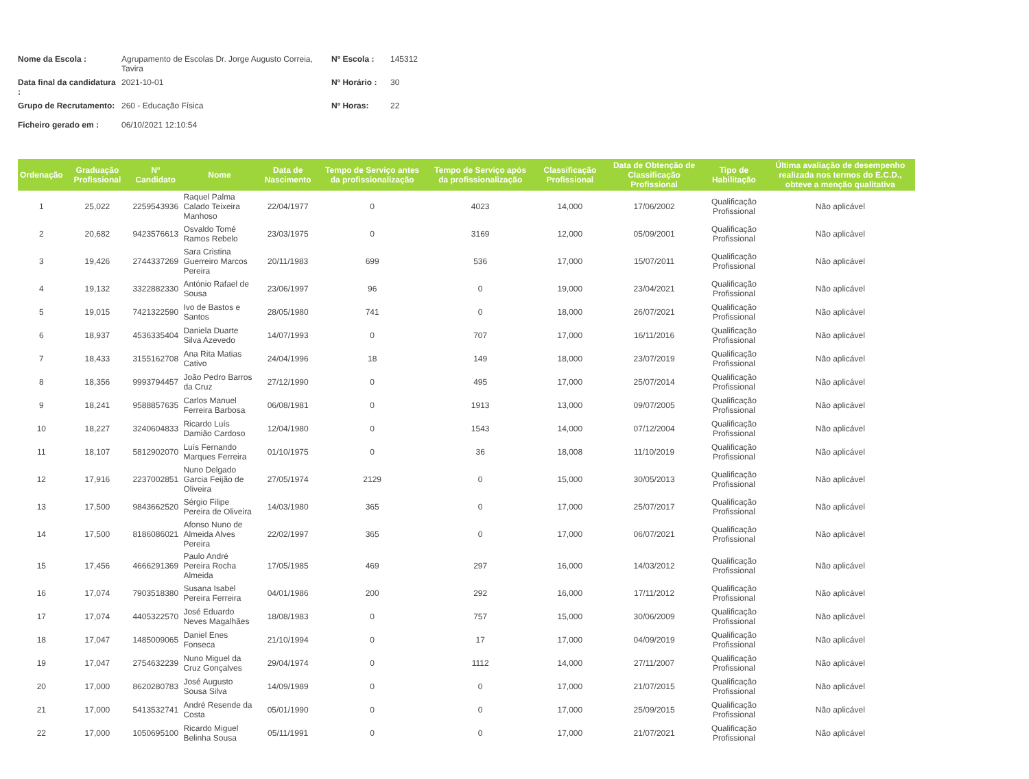| Nome da Escola : | Agrupamento de Escolas Dr. Jorge Augusto Correia, Tavira | Nº Escola : | 145312 |
| Data final da candidatura : | 2021-10-01 | Nº Horário : | 30 |
| Grupo de Recrutamento: | 260 - Educação Física | Nº Horas: | 22 |
| Ficheiro gerado em : | 06/10/2021 12:10:54 | | |
| Ordenação | Graduação Profissional | Nº Candidato | Nome | Data de Nascimento | Tempo de Serviço antes da profissionalização | Tempo de Serviço após da profissionalização | Classificação Profissional | Data de Obtenção de Classificação Profissional | Tipo de Habilitação | Última avaliação de desempenho realizada nos termos do E.C.D., obteve a menção qualitativa |
| --- | --- | --- | --- | --- | --- | --- | --- | --- | --- | --- |
| 1 | 25,022 | 2259543936 | Raquel Palma Calado Teixeira Manhoso | 22/04/1977 | 0 | 4023 | 14,000 | 17/06/2002 | Qualificação Profissional | Não aplicável |
| 2 | 20,682 | 9423576613 | Osvaldo Tomé Ramos Rebelo | 23/03/1975 | 0 | 3169 | 12,000 | 05/09/2001 | Qualificação Profissional | Não aplicável |
| 3 | 19,426 | 2744337269 | Sara Cristina Guerreiro Marcos Pereira | 20/11/1983 | 699 | 536 | 17,000 | 15/07/2011 | Qualificação Profissional | Não aplicável |
| 4 | 19,132 | 3322882330 | António Rafael de Sousa | 23/06/1997 | 96 | 0 | 19,000 | 23/04/2021 | Qualificação Profissional | Não aplicável |
| 5 | 19,015 | 7421322590 | Ivo de Bastos e Santos | 28/05/1980 | 741 | 0 | 18,000 | 26/07/2021 | Qualificação Profissional | Não aplicável |
| 6 | 18,937 | 4536335404 | Daniela Duarte Silva Azevedo | 14/07/1993 | 0 | 707 | 17,000 | 16/11/2016 | Qualificação Profissional | Não aplicável |
| 7 | 18,433 | 3155162708 | Ana Rita Matias Cativo | 24/04/1996 | 18 | 149 | 18,000 | 23/07/2019 | Qualificação Profissional | Não aplicável |
| 8 | 18,356 | 9993794457 | João Pedro Barros da Cruz | 27/12/1990 | 0 | 495 | 17,000 | 25/07/2014 | Qualificação Profissional | Não aplicável |
| 9 | 18,241 | 9588857635 | Carlos Manuel Ferreira Barbosa | 06/08/1981 | 0 | 1913 | 13,000 | 09/07/2005 | Qualificação Profissional | Não aplicável |
| 10 | 18,227 | 3240604833 | Ricardo Luís Damião Cardoso | 12/04/1980 | 0 | 1543 | 14,000 | 07/12/2004 | Qualificação Profissional | Não aplicável |
| 11 | 18,107 | 5812902070 | Luís Fernando Marques Ferreira | 01/10/1975 | 0 | 36 | 18,008 | 11/10/2019 | Qualificação Profissional | Não aplicável |
| 12 | 17,916 | 2237002851 | Nuno Delgado Garcia Feijão de Oliveira | 27/05/1974 | 2129 | 0 | 15,000 | 30/05/2013 | Qualificação Profissional | Não aplicável |
| 13 | 17,500 | 9843662520 | Sérgio Filipe Pereira de Oliveira | 14/03/1980 | 365 | 0 | 17,000 | 25/07/2017 | Qualificação Profissional | Não aplicável |
| 14 | 17,500 | 8186086021 | Afonso Nuno de Almeida Alves Pereira | 22/02/1997 | 365 | 0 | 17,000 | 06/07/2021 | Qualificação Profissional | Não aplicável |
| 15 | 17,456 | 4666291369 | Paulo André Pereira Rocha Almeida | 17/05/1985 | 469 | 297 | 16,000 | 14/03/2012 | Qualificação Profissional | Não aplicável |
| 16 | 17,074 | 7903518380 | Susana Isabel Pereira Ferreira | 04/01/1986 | 200 | 292 | 16,000 | 17/11/2012 | Qualificação Profissional | Não aplicável |
| 17 | 17,074 | 4405322570 | José Eduardo Neves Magalhães | 18/08/1983 | 0 | 757 | 15,000 | 30/06/2009 | Qualificação Profissional | Não aplicável |
| 18 | 17,047 | 1485009065 | Daniel Enes Fonseca | 21/10/1994 | 0 | 17 | 17,000 | 04/09/2019 | Qualificação Profissional | Não aplicável |
| 19 | 17,047 | 2754632239 | Nuno Miguel da Cruz Gonçalves | 29/04/1974 | 0 | 1112 | 14,000 | 27/11/2007 | Qualificação Profissional | Não aplicável |
| 20 | 17,000 | 8620280783 | José Augusto Sousa Silva | 14/09/1989 | 0 | 0 | 17,000 | 21/07/2015 | Qualificação Profissional | Não aplicável |
| 21 | 17,000 | 5413532741 | André Resende da Costa | 05/01/1990 | 0 | 0 | 17,000 | 25/09/2015 | Qualificação Profissional | Não aplicável |
| 22 | 17,000 | 1050695100 | Ricardo Miguel Belinha Sousa | 05/11/1991 | 0 | 0 | 17,000 | 21/07/2021 | Qualificação Profissional | Não aplicável |